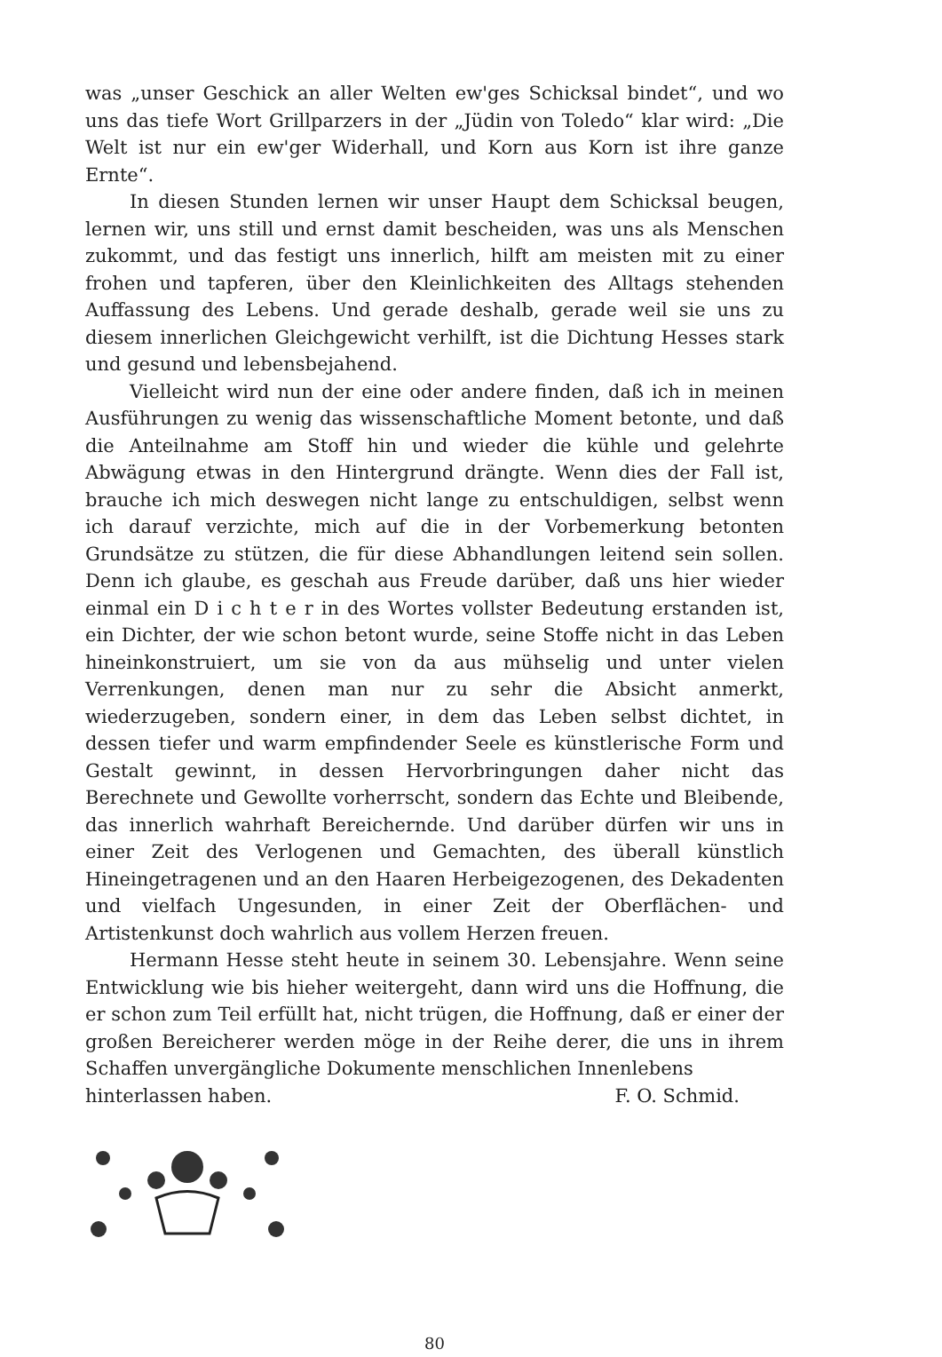was „unser Geschick an aller Welten ew'ges Schicksal bindet“, und wo uns das tiefe Wort Grillparzers in der „Jüdin von Toledo“ klar wird: „Die Welt ist nur ein ew'ger Widerhall, und Korn aus Korn ist ihre ganze Ernte“.
In diesen Stunden lernen wir unser Haupt dem Schicksal beugen, lernen wir, uns still und ernst damit bescheiden, was uns als Menschen zukommt, und das festigt uns innerlich, hilft am meisten mit zu einer frohen und tapferen, über den Kleinlichkeiten des Alltags stehenden Auffassung des Lebens. Und gerade deshalb, gerade weil sie uns zu diesem innerlichen Gleichgewicht verhilft, ist die Dichtung Hesses stark und gesund und lebensbejahend.
Vielleicht wird nun der eine oder andere finden, daß ich in meinen Ausführungen zu wenig das wissenschaftliche Moment betonte, und daß die Anteilnahme am Stoff hin und wieder die kühle und gelehrte Abwägung etwas in den Hintergrund drängte. Wenn dies der Fall ist, brauche ich mich deswegen nicht lange zu entschuldigen, selbst wenn ich darauf verzichte, mich auf die in der Vorbemerkung betonten Grundsätze zu stützen, die für diese Abhandlungen leitend sein sollen. Denn ich glaube, es geschah aus Freude darüber, daß uns hier wieder einmal ein D i c h t e r in des Wortes vollster Bedeutung erstanden ist, ein Dichter, der wie schon betont wurde, seine Stoffe nicht in das Leben hineinkonstruiert, um sie von da aus mühselig und unter vielen Verrenkungen, denen man nur zu sehr die Absicht anmerkt, wiederzugeben, sondern einer, in dem das Leben selbst dichtet, in dessen tiefer und warm empfindender Seele es künstlerische Form und Gestalt gewinnt, in dessen Hervorbringungen daher nicht das Berechnete und Gewollte vorherrscht, sondern das Echte und Bleibende, das innerlich wahrhaft Bereichernde. Und darüber dürfen wir uns in einer Zeit des Verlogenen und Gemachten, des überall künstlich Hineingetragenen und an den Haaren Herbeigezogenen, des Dekadenten und vielfach Ungesunden, in einer Zeit der Oberflächen- und Artistenkunst doch wahrlich aus vollem Herzen freuen.
Hermann Hesse steht heute in seinem 30. Lebensjahre. Wenn seine Entwicklung wie bis hieher weitergeht, dann wird uns die Hoffnung, die er schon zum Teil erfüllt hat, nicht trügen, die Hoffnung, daß er einer der großen Bereicherer werden möge in der Reihe derer, die uns in ihrem Schaffen unvergängliche Dokumente menschlichen Innenlebens
hinterlassen haben. F. O. Schmid.
80